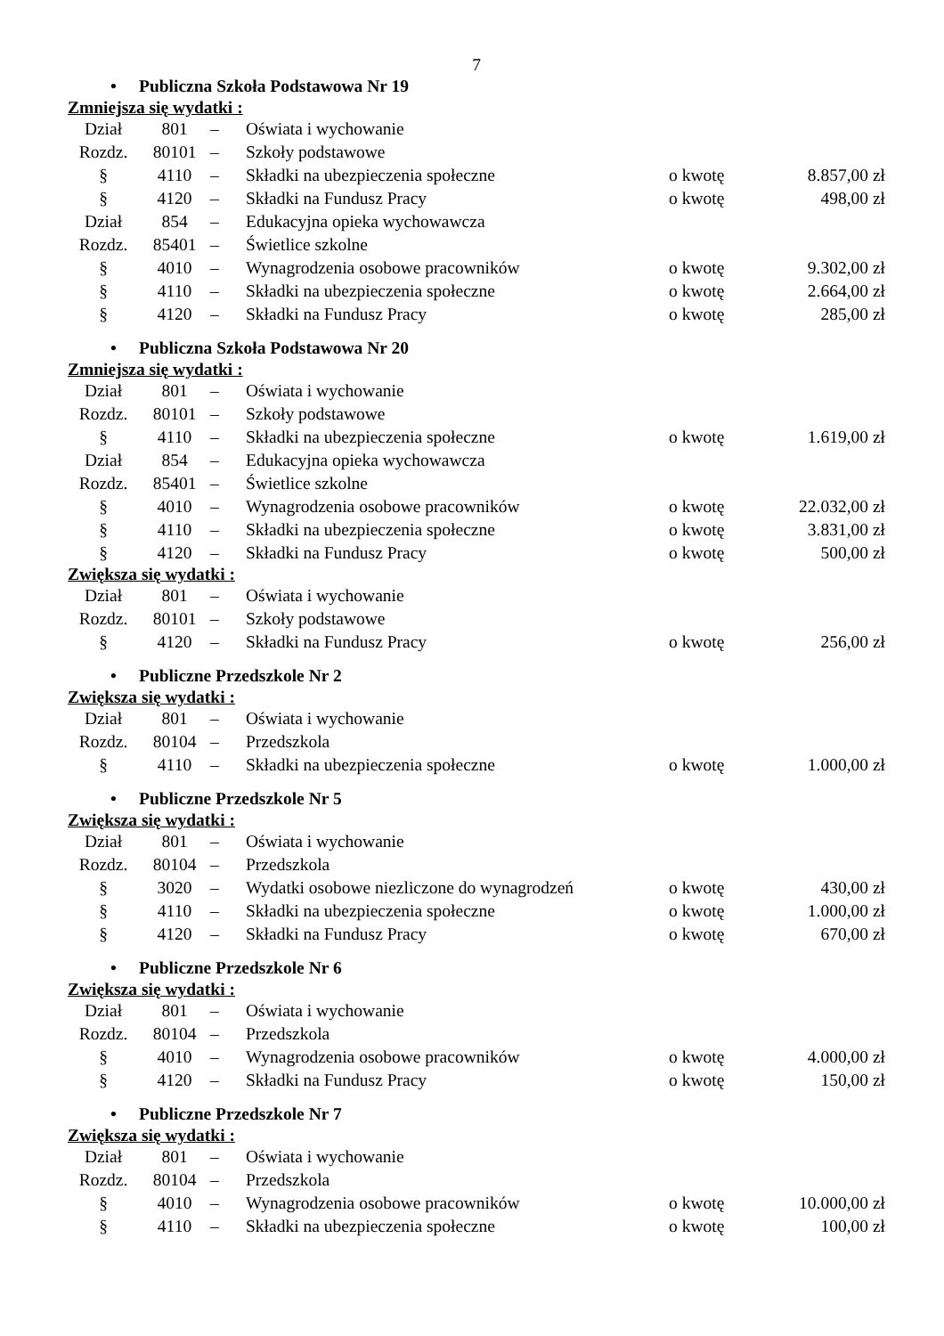7
• Publiczna Szkoła Podstawowa Nr 19
Zmniejsza się wydatki :
| Dział | 801 | – | Oświata i wychowanie | | |
| Rozdz. | 80101 | – | Szkoły podstawowe | | |
| § | 4110 | – | Składki na ubezpieczenia społeczne | o kwotę | 8.857,00 zł |
| § | 4120 | – | Składki na Fundusz Pracy | o kwotę | 498,00 zł |
| Dział | 854 | – | Edukacyjna opieka wychowawcza | | |
| Rozdz. | 85401 | – | Świetlice szkolne | | |
| § | 4010 | – | Wynagrodzenia osobowe pracowników | o kwotę | 9.302,00 zł |
| § | 4110 | – | Składki na ubezpieczenia społeczne | o kwotę | 2.664,00 zł |
| § | 4120 | – | Składki na Fundusz Pracy | o kwotę | 285,00 zł |
• Publiczna Szkoła Podstawowa Nr 20
Zmniejsza się wydatki :
| Dział | 801 | – | Oświata i wychowanie | | |
| Rozdz. | 80101 | – | Szkoły podstawowe | | |
| § | 4110 | – | Składki na ubezpieczenia społeczne | o kwotę | 1.619,00 zł |
| Dział | 854 | – | Edukacyjna opieka wychowawcza | | |
| Rozdz. | 85401 | – | Świetlice szkolne | | |
| § | 4010 | – | Wynagrodzenia osobowe pracowników | o kwotę | 22.032,00 zł |
| § | 4110 | – | Składki na ubezpieczenia społeczne | o kwotę | 3.831,00 zł |
| § | 4120 | – | Składki na Fundusz Pracy | o kwotę | 500,00 zł |
Zwiększa się wydatki :
| Dział | 801 | – | Oświata i wychowanie | | |
| Rozdz. | 80101 | – | Szkoły podstawowe | | |
| § | 4120 | – | Składki na Fundusz Pracy | o kwotę | 256,00 zł |
• Publiczne Przedszkole Nr 2
Zwiększa się wydatki :
| Dział | 801 | – | Oświata i wychowanie | | |
| Rozdz. | 80104 | – | Przedszkola | | |
| § | 4110 | – | Składki na ubezpieczenia społeczne | o kwotę | 1.000,00 zł |
• Publiczne Przedszkole Nr 5
Zwiększa się wydatki :
| Dział | 801 | – | Oświata i wychowanie | | |
| Rozdz. | 80104 | – | Przedszkola | | |
| § | 3020 | – | Wydatki osobowe niezliczone do wynagrodzeń | o kwotę | 430,00 zł |
| § | 4110 | – | Składki na ubezpieczenia społeczne | o kwotę | 1.000,00 zł |
| § | 4120 | – | Składki na Fundusz Pracy | o kwotę | 670,00 zł |
• Publiczne Przedszkole Nr 6
Zwiększa się wydatki :
| Dział | 801 | – | Oświata i wychowanie | | |
| Rozdz. | 80104 | – | Przedszkola | | |
| § | 4010 | – | Wynagrodzenia osobowe pracowników | o kwotę | 4.000,00 zł |
| § | 4120 | – | Składki na Fundusz Pracy | o kwotę | 150,00 zł |
• Publiczne Przedszkole Nr 7
Zwiększa się wydatki :
| Dział | 801 | – | Oświata i wychowanie | | |
| Rozdz. | 80104 | – | Przedszkola | | |
| § | 4010 | – | Wynagrodzenia osobowe pracowników | o kwotę | 10.000,00 zł |
| § | 4110 | – | Składki na ubezpieczenia społeczne | o kwotę | 100,00 zł |